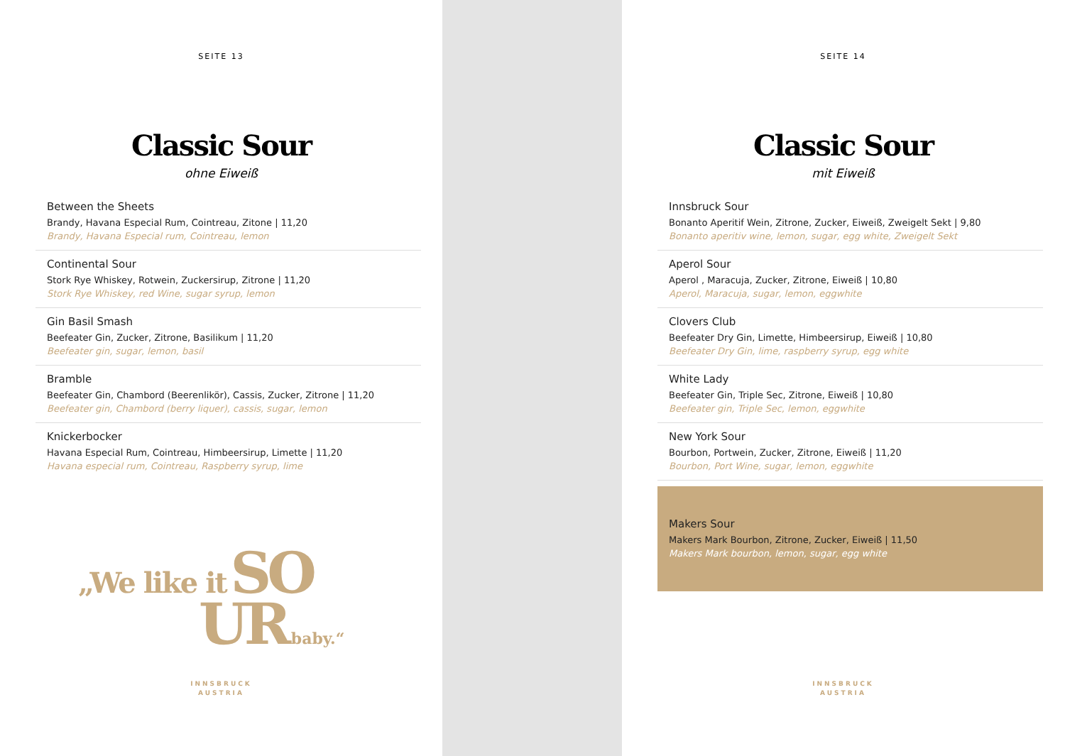SEITE 13
Classic Sour
ohne Eiweiß
Between the Sheets
Brandy, Havana Especial Rum, Cointreau, Zitone | 11,20
Brandy, Havana Especial rum, Cointreau, lemon
Continental Sour
Stork Rye Whiskey, Rotwein, Zuckersirup, Zitrone | 11,20
Stork Rye Whiskey, red Wine, sugar syrup, lemon
Gin Basil Smash
Beefeater Gin, Zucker, Zitrone, Basilikum | 11,20
Beefeater gin, sugar, lemon, basil
Bramble
Beefeater Gin, Chambord (Beerenlikör), Cassis, Zucker, Zitrone | 11,20
Beefeater gin, Chambord (berry liquer), cassis, sugar, lemon
Knickerbocker
Havana Especial Rum, Cointreau, Himbeersirup, Limette | 11,20
Havana especial rum, Cointreau, Raspberry syrup, lime
„We like it SO
UR baby.“
INNSBRUCK
AUSTRIA
SEITE 14
Classic Sour
mit Eiweiß
Innsbruck Sour
Bonanto Aperitif Wein, Zitrone, Zucker, Eiweiß, Zweigelt Sekt | 9,80
Bonanto aperitiv wine, lemon, sugar, egg white, Zweigelt Sekt
Aperol Sour
Aperol , Maracuja, Zucker, Zitrone, Eiweiß | 10,80
Aperol, Maracuja, sugar, lemon, eggwhite
Clovers Club
Beefeater Dry Gin, Limette, Himbeersirup, Eiweiß | 10,80
Beefeater Dry Gin, lime, raspberry syrup, egg white
White Lady
Beefeater Gin, Triple Sec, Zitrone, Eiweiß | 10,80
Beefeater gin, Triple Sec, lemon, eggwhite
New York Sour
Bourbon, Portwein, Zucker, Zitrone, Eiweiß | 11,20
Bourbon, Port Wine, sugar, lemon, eggwhite
Makers Sour
Makers Mark Bourbon, Zitrone, Zucker, Eiweiß | 11,50
Makers Mark bourbon, lemon, sugar, egg white
INNSBRUCK
AUSTRIA